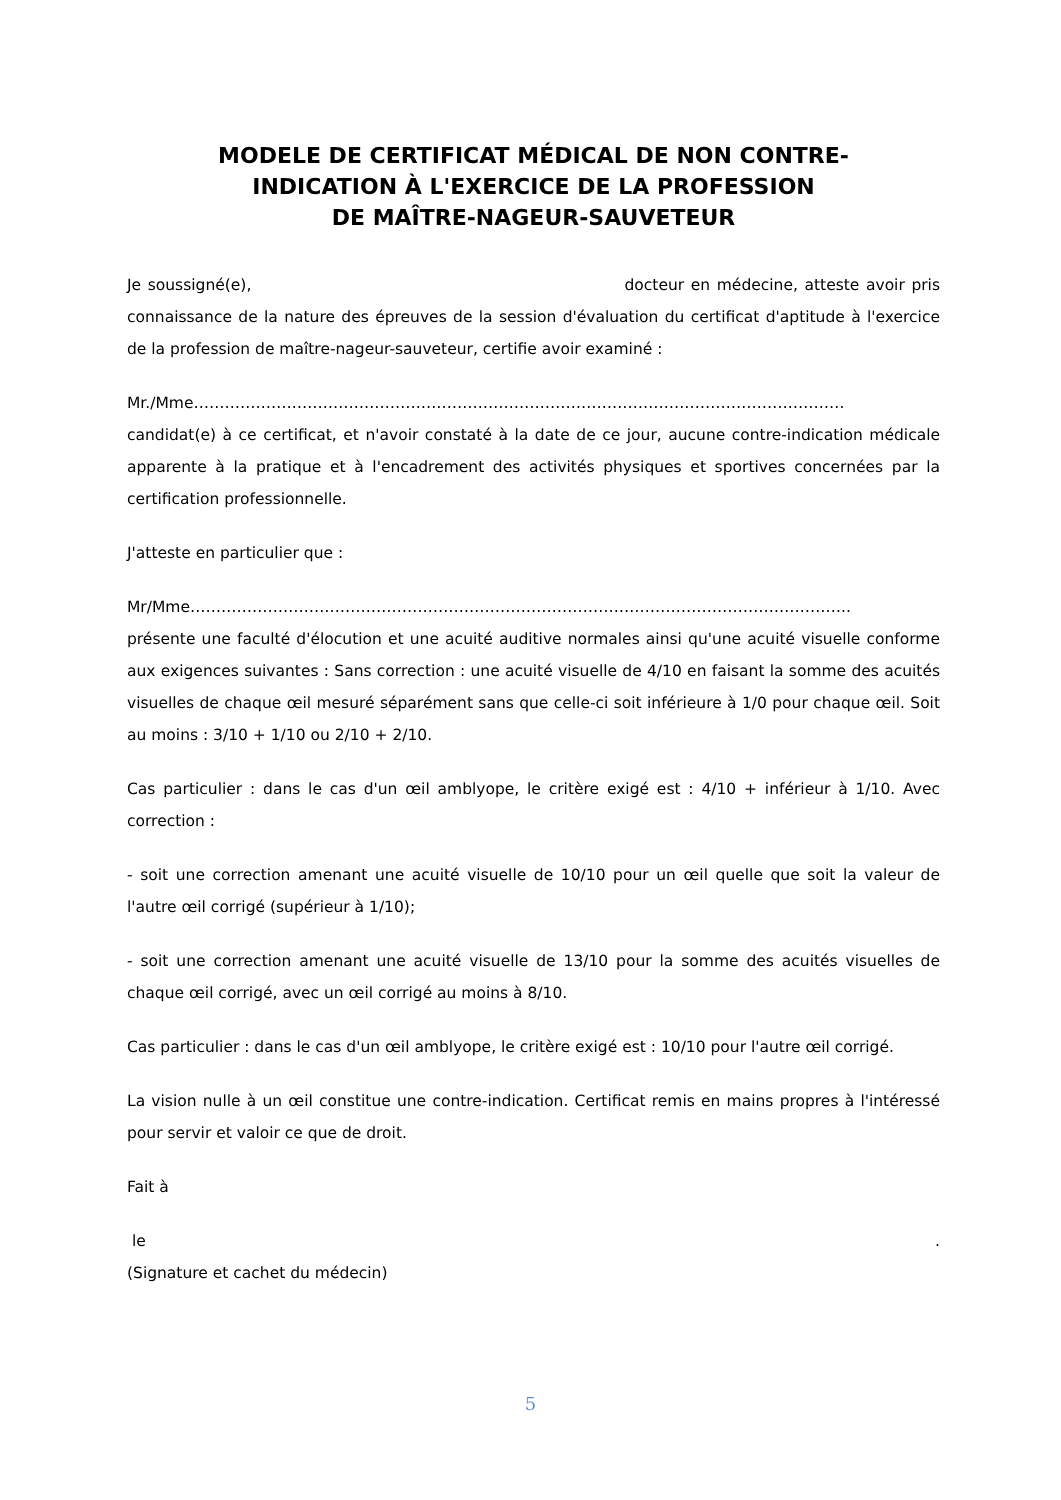MODELE DE CERTIFICAT MÉDICAL DE NON CONTRE-
INDICATION À L'EXERCICE DE LA PROFESSION
DE MAÎTRE-NAGEUR-SAUVETEUR
Je soussigné(e), docteur en médecine, atteste avoir pris connaissance de la nature des épreuves de la session d'évaluation du certificat d'aptitude à l'exercice de la profession de maître-nageur-sauveteur, certifie avoir examiné :
Mr./Mme………………………………………………………………………………………………………………
candidat(e) à ce certificat, et n'avoir constaté à la date de ce jour, aucune contre-indication médicale apparente à la pratique et à l'encadrement des activités physiques et sportives concernées par la certification professionnelle.
J'atteste en particulier que :
Mr/Mme………………………………………………………………………………………………………………..
présente une faculté d'élocution et une acuité auditive normales ainsi qu'une acuité visuelle conforme aux exigences suivantes : Sans correction : une acuité visuelle de 4/10 en faisant la somme des acuités visuelles de chaque œil mesuré séparément sans que celle-ci soit inférieure à 1/0 pour chaque œil. Soit au moins : 3/10 + 1/10 ou 2/10 + 2/10.
Cas particulier : dans le cas d'un œil amblyope, le critère exigé est : 4/10 + inférieur à 1/10. Avec correction :
- soit une correction amenant une acuité visuelle de 10/10 pour un œil quelle que soit la valeur de l'autre œil corrigé (supérieur à 1/10);
- soit une correction amenant une acuité visuelle de 13/10 pour la somme des acuités visuelles de chaque œil corrigé, avec un œil corrigé au moins à 8/10.
Cas particulier : dans le cas d'un œil amblyope, le critère exigé est : 10/10 pour l'autre œil corrigé.
La vision nulle à un œil constitue une contre-indication. Certificat remis en mains propres à l'intéressé pour servir et valoir ce que de droit.
Fait à
le .
(Signature et cachet du médecin)
5